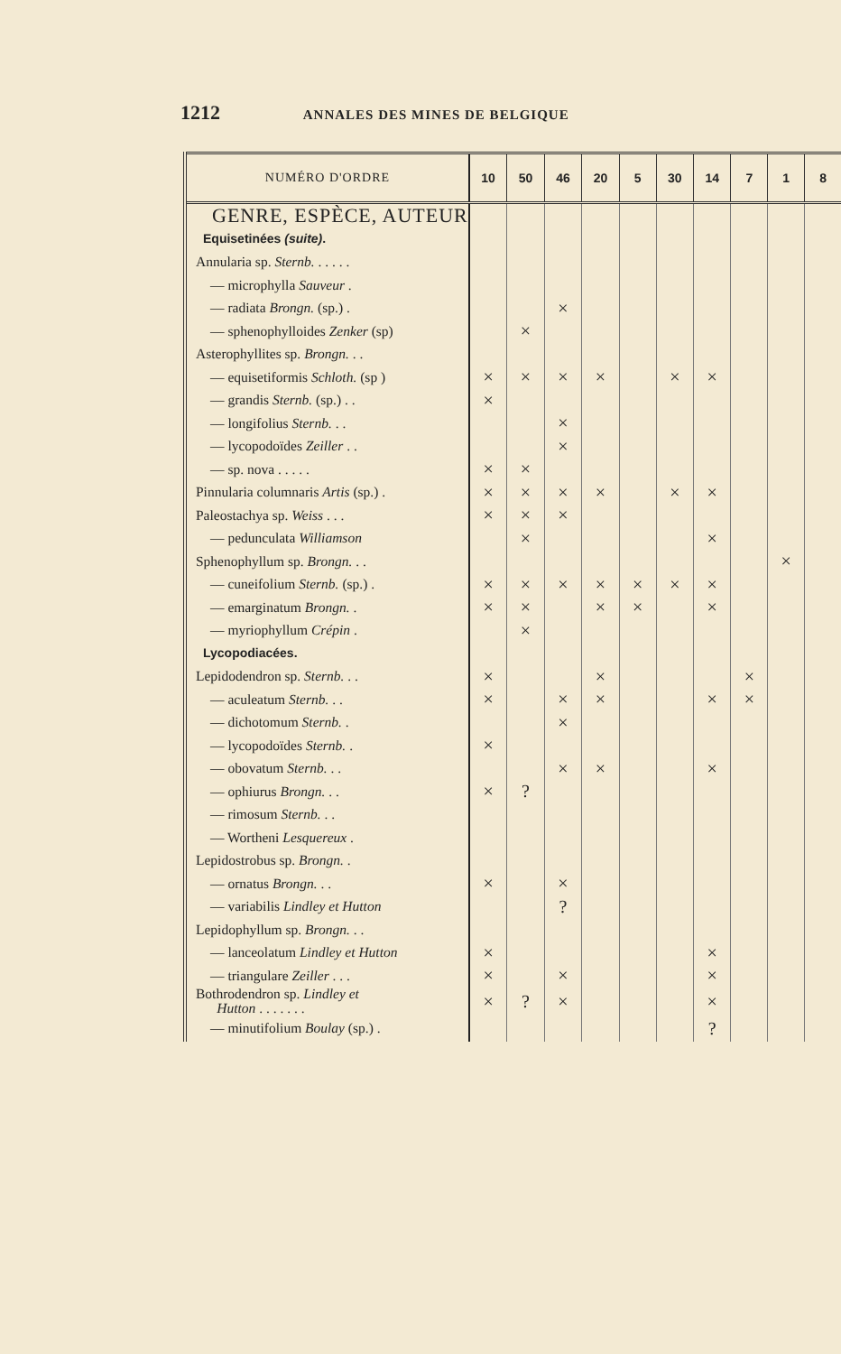1212 ANNALES DES MINES DE BELGIQUE
| NUMÉRO D'ORDRE | 10 | 50 | 46 | 20 | 5 | 30 | 14 | 7 | 1 | 8 |
| --- | --- | --- | --- | --- | --- | --- | --- | --- | --- | --- |
| GENRE, ESPÈCE, AUTEUR | | | | | | | | | | |
| Equisetinées (suite) . | | | | | | | | | | |
| Annularia sp. Sternb. . . . . . | | | | | | | | | | |
| — microphylla Sauveur . | | | | | | | | | | |
| — radiata Brongn. (sp.) . | | | × | | | | | | | |
| — sphenophylloides Zenker (sp) | | × | | | | | | | | |
| Asterophyllites sp. Brongn. . . | | | | | | | | | | |
| — equisetiformis Schloth. (sp ) | × | × | × | × | | × | × | | | |
| — grandis Sternb. (sp.) . . | × | | | | | | | | | |
| — longifolius Sternb. . . | | | × | | | | | | | |
| — lycopodoïdes Zeiller . . | | | × | | | | | | | |
| — sp. nova . . . . . | × | × | | | | | | | | |
| Pinnularia columnaris Artis (sp.) . | × | × | × | × | | × | × | | | |
| Paleostachya sp. Weiss . . . | × | × | × | | | | | | | |
| — pedunculata Williamson | | × | | | | | × | | | |
| Sphenophyllum sp. Brongn. . . | | | | | | | | | × | |
| — cuneifolium Sternb. (sp.) . | × | × | × | × | × | × | × | | | |
| — emarginatum Brongn. . | × | × | | × | × | | × | | | |
| — myriophyllum Crépin . | | × | | | | | | | | |
| Lycopodiacées. | | | | | | | | | | |
| Lepidodendron sp. Sternb. . . | × | | | × | | | | × | | |
| — aculeatum Sternb. . . | × | | × | × | | | × | × | | |
| — dichotomum Sternb. . | | | × | | | | | | | |
| — lycopodoïdes Sternb. . | × | | | | | | | | | |
| — obovatum Sternb. . . | | | × | × | | | × | | | |
| — ophiurus Brongn. . . | × | ? | | | | | | | | |
| — rimosum Sternb. . . | | | | | | | | | | |
| — Wortheni Lesquereux . | | | | | | | | | | |
| Lepidostrobus sp. Brongn. . | | | | | | | | | | |
| — ornatus Brongn. . . | × | | × | | | | | | | |
| — variabilis Lindley et Hutton | | | ? | | | | | | | |
| Lepidophyllum sp. Brongn. . . | | | | | | | | | | |
| — lanceolatum Lindley et Hutton | × | | | | | | × | | | |
| — triangulare Zeiller . . . | × | | × | | | | × | | | |
| Bothrodendron sp. Lindley et Hutton . . . . . . . | × | ? | × | | | | × | | | |
| — minutifolium Boulay (sp.) . | | | | | | | ? | | | |